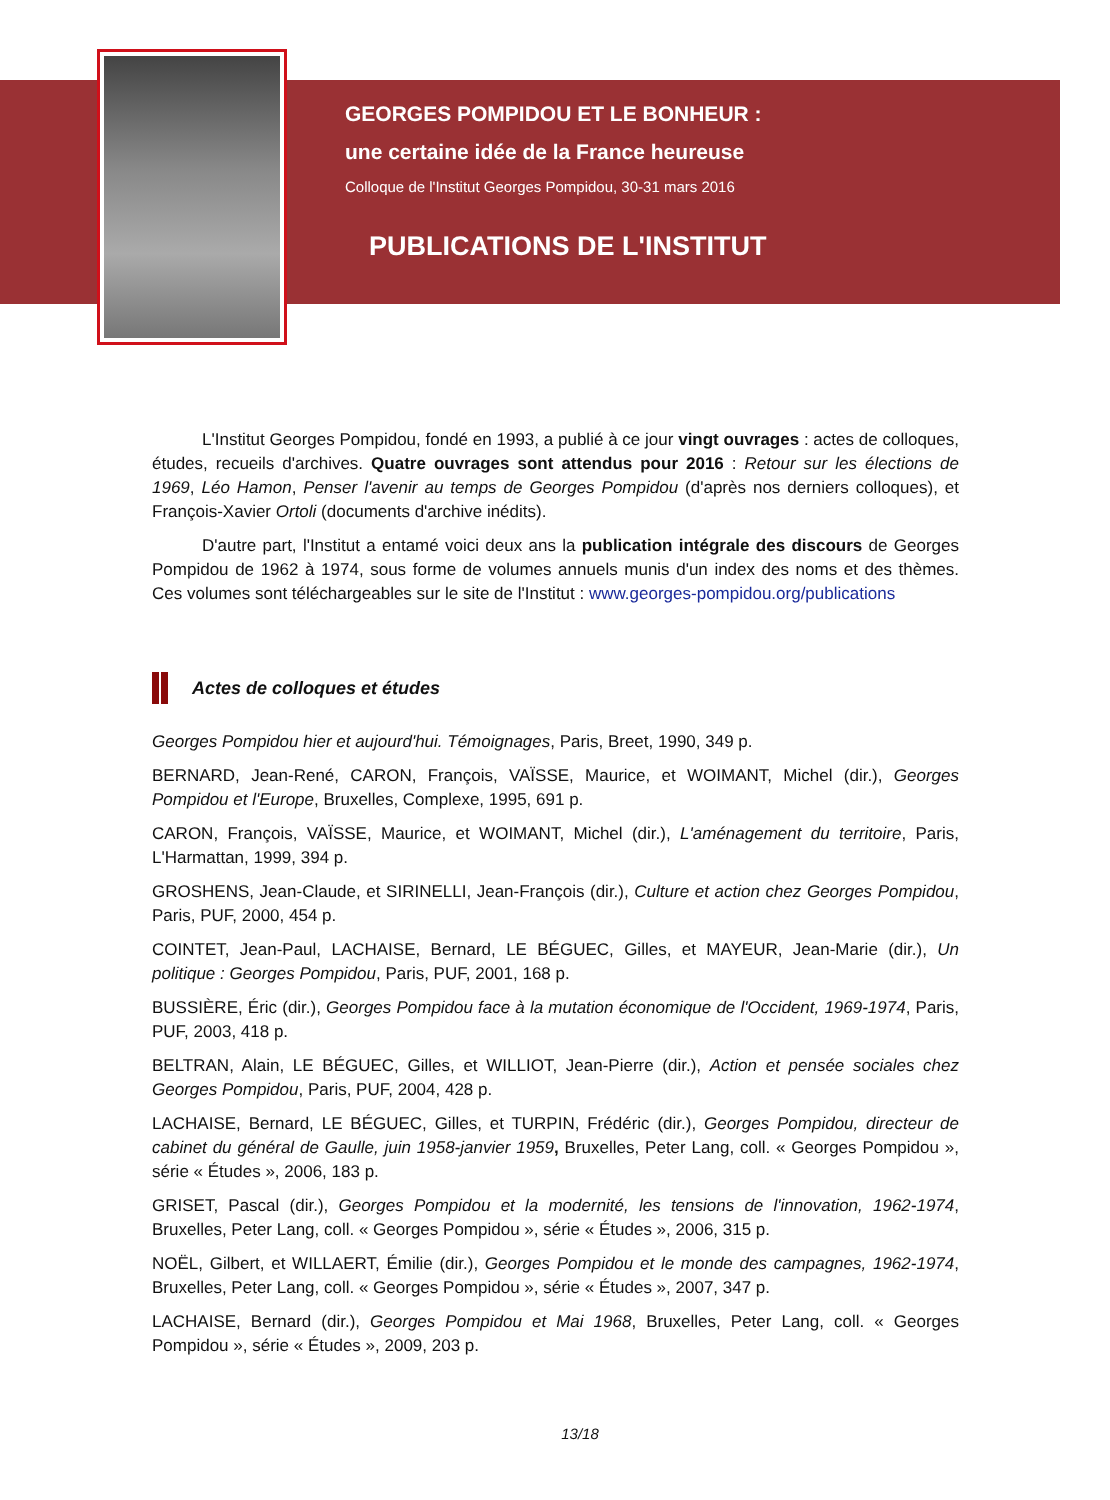GEORGES POMPIDOU ET LE BONHEUR :
une certaine idée de la France heureuse
Colloque de l'Institut Georges Pompidou, 30-31 mars 2016
PUBLICATIONS DE L'INSTITUT
L'Institut Georges Pompidou, fondé en 1993, a publié à ce jour vingt ouvrages : actes de colloques, études, recueils d'archives. Quatre ouvrages sont attendus pour 2016 : Retour sur les élections de 1969, Léo Hamon, Penser l'avenir au temps de Georges Pompidou (d'après nos derniers colloques), et François-Xavier Ortoli (documents d'archive inédits).
D'autre part, l'Institut a entamé voici deux ans la publication intégrale des discours de Georges Pompidou de 1962 à 1974, sous forme de volumes annuels munis d'un index des noms et des thèmes. Ces volumes sont téléchargeables sur le site de l'Institut : www.georges-pompidou.org/publications
Actes de colloques et études
Georges Pompidou hier et aujourd'hui. Témoignages, Paris, Breet, 1990, 349 p.
BERNARD, Jean-René, CARON, François, VAÏSSE, Maurice, et WOIMANT, Michel (dir.), Georges Pompidou et l'Europe, Bruxelles, Complexe, 1995, 691 p.
CARON, François, VAÏSSE, Maurice, et WOIMANT, Michel (dir.), L'aménagement du territoire, Paris, L'Harmattan, 1999, 394 p.
GROSHENS, Jean-Claude, et SIRINELLI, Jean-François (dir.), Culture et action chez Georges Pompidou, Paris, PUF, 2000, 454 p.
COINTET, Jean-Paul, LACHAISE, Bernard, LE BÉGUEC, Gilles, et MAYEUR, Jean-Marie (dir.), Un politique : Georges Pompidou, Paris, PUF, 2001, 168 p.
BUSSIÈRE, Éric (dir.), Georges Pompidou face à la mutation économique de l'Occident, 1969-1974, Paris, PUF, 2003, 418 p.
BELTRAN, Alain, LE BÉGUEC, Gilles, et WILLIOT, Jean-Pierre (dir.), Action et pensée sociales chez Georges Pompidou, Paris, PUF, 2004, 428 p.
LACHAISE, Bernard, LE BÉGUEC, Gilles, et TURPIN, Frédéric (dir.), Georges Pompidou, directeur de cabinet du général de Gaulle, juin 1958-janvier 1959, Bruxelles, Peter Lang, coll. « Georges Pompidou », série « Études », 2006, 183 p.
GRISET, Pascal (dir.), Georges Pompidou et la modernité, les tensions de l'innovation, 1962-1974, Bruxelles, Peter Lang, coll. « Georges Pompidou », série « Études », 2006, 315 p.
NOËL, Gilbert, et WILLAERT, Émilie (dir.), Georges Pompidou et le monde des campagnes, 1962-1974, Bruxelles, Peter Lang, coll. « Georges Pompidou », série « Études », 2007, 347 p.
LACHAISE, Bernard (dir.), Georges Pompidou et Mai 1968, Bruxelles, Peter Lang, coll. « Georges Pompidou », série « Études », 2009, 203 p.
13/18